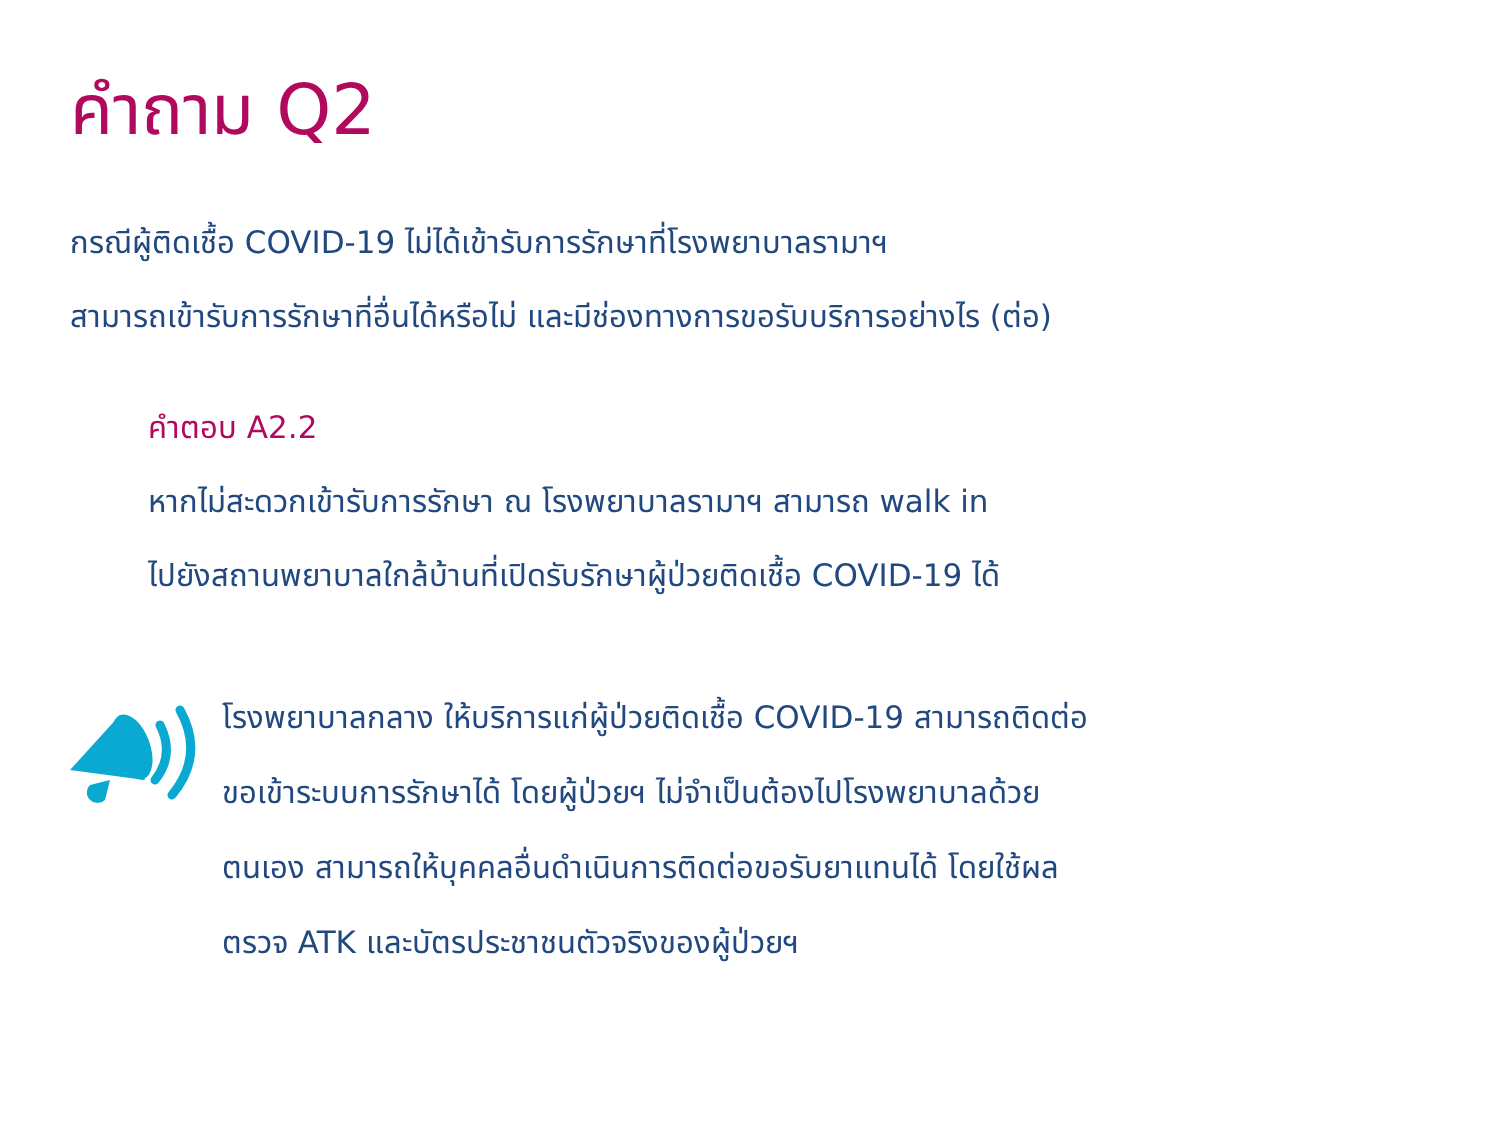คำถาม Q2
กรณีผู้ติดเชื้อ COVID-19 ไม่ได้เข้ารับการรักษาที่โรงพยาบาลรามาฯ
สามารถเข้ารับการรักษาที่อื่นได้หรือไม่ และมีช่องทางการขอรับบริการอย่างไร (ต่อ)
คำตอบ A2.2
หากไม่สะดวกเข้ารับการรักษา ณ โรงพยาบาลรามาฯ สามารถ walk in
ไปยังสถานพยาบาลใกล้บ้านที่เปิดรับรักษาผู้ป่วยติดเชื้อ COVID-19 ได้
โรงพยาบาลกลาง ให้บริการแก่ผู้ป่วยติดเชื้อ COVID-19 สามารถติดต่อ
ขอเข้าระบบการรักษาได้ โดยผู้ป่วยฯ ไม่จำเป็นต้องไปโรงพยาบาลด้วย
ตนเอง สามารถให้บุคคลอื่นดำเนินการติดต่อขอรับยาแทนได้ โดยใช้ผล
ตรวจ ATK และบัตรประชาชนตัวจริงของผู้ป่วยฯ